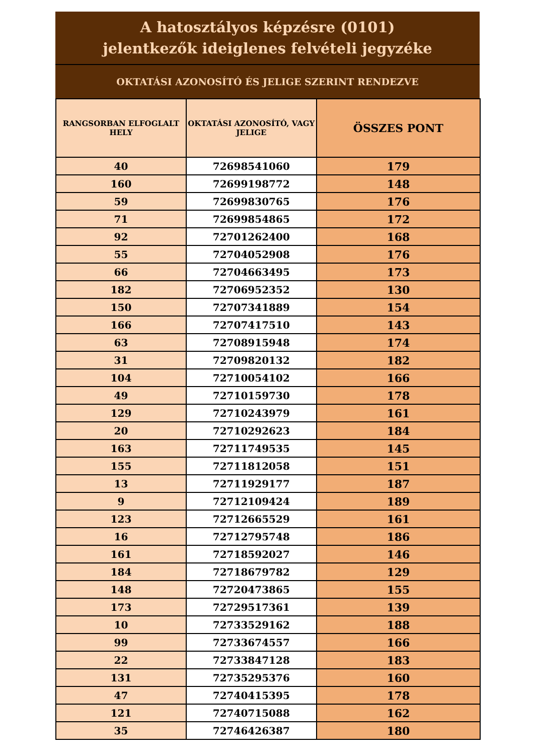A hatosztályos képzésre (0101)
jelentkezők ideiglenes felvételi jegyzéke
OKTATÁSI AZONOSÍTÓ ÉS JELIGE SZERINT RENDEZVE
| RANGSORBAN ELFOGLALT HELY | OKTATÁSI AZONOSÍTÓ, VAGY JELIGE | ÖSSZES PONT |
| --- | --- | --- |
| 40 | 72698541060 | 179 |
| 160 | 72699198772 | 148 |
| 59 | 72699830765 | 176 |
| 71 | 72699854865 | 172 |
| 92 | 72701262400 | 168 |
| 55 | 72704052908 | 176 |
| 66 | 72704663495 | 173 |
| 182 | 72706952352 | 130 |
| 150 | 72707341889 | 154 |
| 166 | 72707417510 | 143 |
| 63 | 72708915948 | 174 |
| 31 | 72709820132 | 182 |
| 104 | 72710054102 | 166 |
| 49 | 72710159730 | 178 |
| 129 | 72710243979 | 161 |
| 20 | 72710292623 | 184 |
| 163 | 72711749535 | 145 |
| 155 | 72711812058 | 151 |
| 13 | 72711929177 | 187 |
| 9 | 72712109424 | 189 |
| 123 | 72712665529 | 161 |
| 16 | 72712795748 | 186 |
| 161 | 72718592027 | 146 |
| 184 | 72718679782 | 129 |
| 148 | 72720473865 | 155 |
| 173 | 72729517361 | 139 |
| 10 | 72733529162 | 188 |
| 99 | 72733674557 | 166 |
| 22 | 72733847128 | 183 |
| 131 | 72735295376 | 160 |
| 47 | 72740415395 | 178 |
| 121 | 72740715088 | 162 |
| 35 | 72746426387 | 180 |